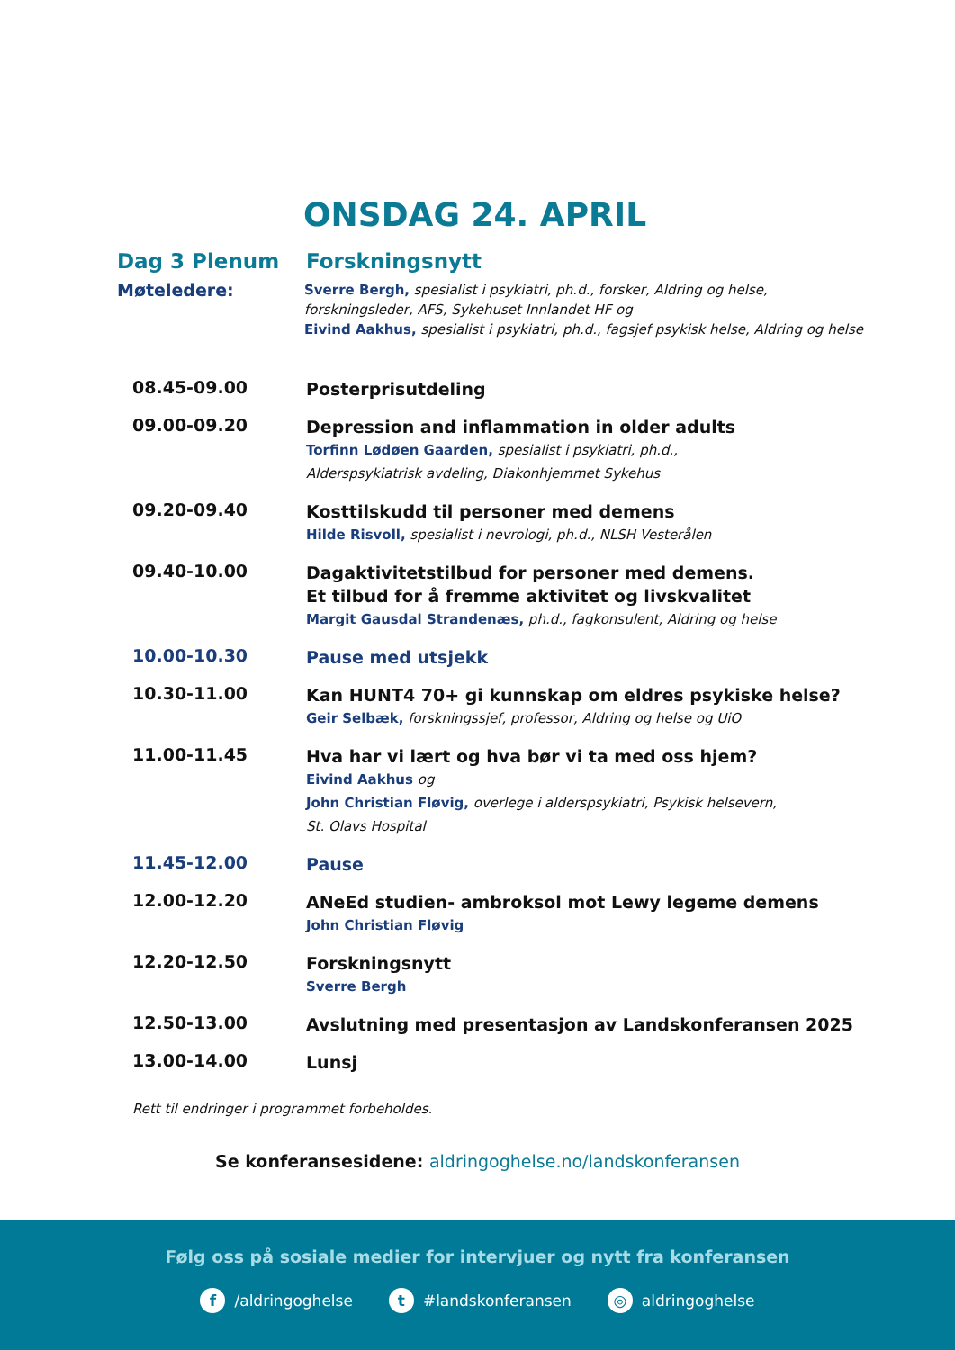ONSDAG 24. APRIL
Dag 3 Plenum Forskningsnytt
Møteledere:
Sverre Bergh, spesialist i psykiatri, ph.d., forsker, Aldring og helse,
forskningsleder, AFS, Sykehuset Innlandet HF og
Eivind Aakhus, spesialist i psykiatri, ph.d., fagsjef psykisk helse, Aldring og helse
08.45-09.00
Posterprisutdeling
09.00-09.20
Depression and inflammation in older adults
Torfinn Lødøen Gaarden, spesialist i psykiatri, ph.d.,
Alderspsykiatrisk avdeling, Diakonhjemmet Sykehus
09.20-09.40
Kosttilskudd til personer med demens
Hilde Risvoll, spesialist i nevrologi, ph.d., NLSH Vesterålen
09.40-10.00
Dagaktivitetstilbud for personer med demens.
Et tilbud for å fremme aktivitet og livskvalitet
Margit Gausdal Strandenæs, ph.d., fagkonsulent, Aldring og helse
10.00-10.30
Pause med utsjekk
10.30-11.00
Kan HUNT4 70+ gi kunnskap om eldres psykiske helse?
Geir Selbæk, forskningssjef, professor, Aldring og helse og UiO
11.00-11.45
Hva har vi lært og hva bør vi ta med oss hjem?
Eivind Aakhus og
John Christian Fløvig, overlege i alderspsykiatri, Psykisk helsevern,
St. Olavs Hospital
11.45-12.00
Pause
12.00-12.20
ANeEd studien- ambroksol mot Lewy legeme demens
John Christian Fløvig
12.20-12.50
Forskningsnytt
Sverre Bergh
12.50-13.00
Avslutning med presentasjon av Landskonferansen 2025
13.00-14.00
Lunsj
Rett til endringer i programmet forbeholdes.
Se konferansesidene: aldringoghelse.no/landskonferansen
Følg oss på sosiale medier for intervjuer og nytt fra konferansen
f /aldringoghelse
t #landskonferansen
◎ aldringoghelse